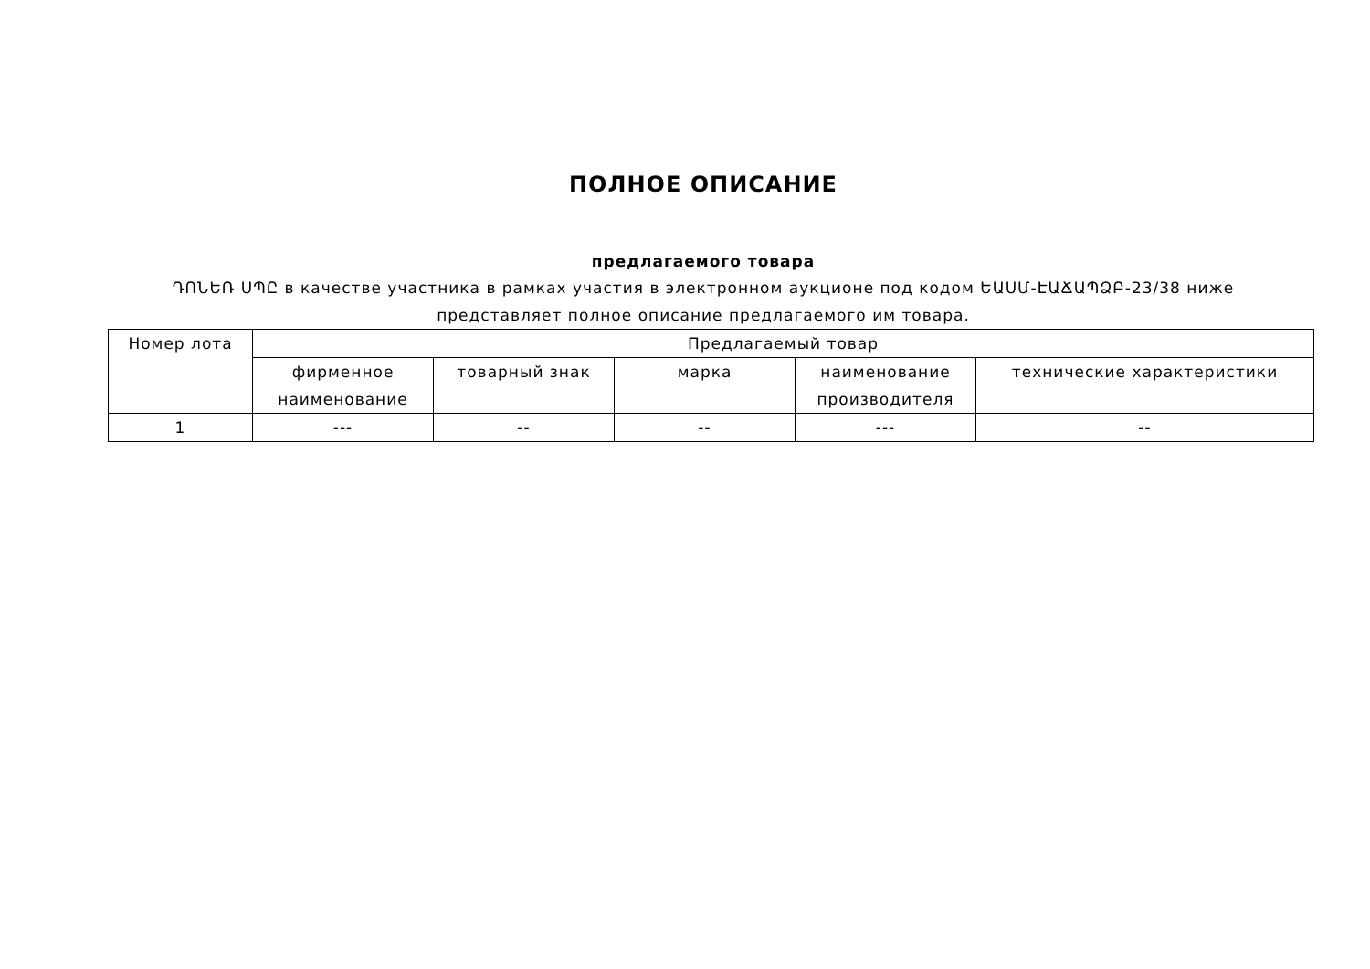ПОЛНОЕ ОПИСАНИЕ
предлагаемого товара
ԴՈՆԵՌ ՍՊԸ в качестве участника в рамках участия в электронном аукционе под кодом ԵԱՍՄ-ԷԱՃԱՊՁԲ-23/38 ниже представляет полное описание предлагаемого им товара.
| Номер лота | Предлагаемый товар | | | | |
| --- | --- | --- | --- | --- | --- |
| | фирменное наименование | товарный знак | марка | наименование производителя | технические характеристики |
| 1 | --- | -- | -- | --- | -- |